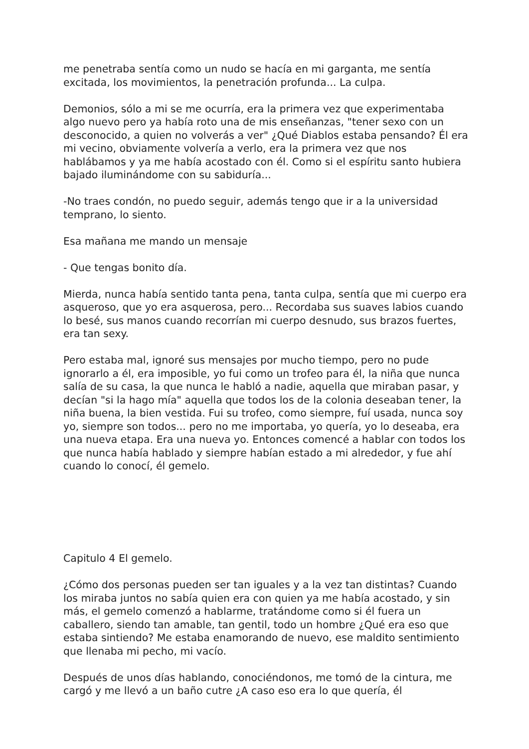me penetraba sentía como un nudo se hacía en mi garganta, me sentía excitada, los movimientos, la penetración profunda... La culpa.
Demonios, sólo a mi se me ocurría, era la primera vez que experimentaba algo nuevo pero ya había roto una de mis enseñanzas, "tener sexo con un desconocido, a quien no volverás a ver" ¿Qué Diablos estaba pensando? Él era mi vecino, obviamente volvería a verlo, era la primera vez que nos hablábamos y ya me había acostado con él. Como si el espíritu santo hubiera bajado iluminándome con su sabiduría...
-No traes condón, no puedo seguir, además tengo que ir a la universidad temprano, lo siento.
Esa mañana me mando un mensaje
- Que tengas bonito día.
Mierda, nunca había sentido tanta pena, tanta culpa, sentía que mi cuerpo era asqueroso, que yo era asquerosa, pero... Recordaba sus suaves labios cuando lo besé, sus manos cuando recorrían mi cuerpo desnudo, sus brazos fuertes, era tan sexy.
Pero estaba mal, ignoré sus mensajes por mucho tiempo, pero no pude ignorarlo a él, era imposible, yo fui como un trofeo para él, la niña que nunca salía de su casa, la que nunca le habló a nadie, aquella que miraban pasar, y decían "si la hago mía" aquella que todos los de la colonia deseaban tener, la niña buena, la bien vestida. Fui su trofeo, como siempre, fuí usada, nunca soy yo, siempre son todos... pero no me importaba, yo quería, yo lo deseaba, era una nueva etapa. Era una nueva yo. Entonces comencé a hablar con todos los que nunca había hablado y siempre habían estado a mi alrededor, y fue ahí cuando lo conocí, él gemelo.
Capitulo 4 El gemelo.
¿Cómo dos personas pueden ser tan iguales y a la vez tan distintas? Cuando los miraba juntos no sabía quien era con quien ya me había acostado, y sin más, el gemelo comenzó a hablarme, tratándome como si él fuera un caballero, siendo tan amable, tan gentil, todo un hombre ¿Qué era eso que estaba sintiendo? Me estaba enamorando de nuevo, ese maldito sentimiento que llenaba mi pecho, mi vacío.
Después de unos días hablando, conociéndonos, me tomó de la cintura, me cargó y me llevó a un baño cutre ¿A caso eso era lo que quería, él